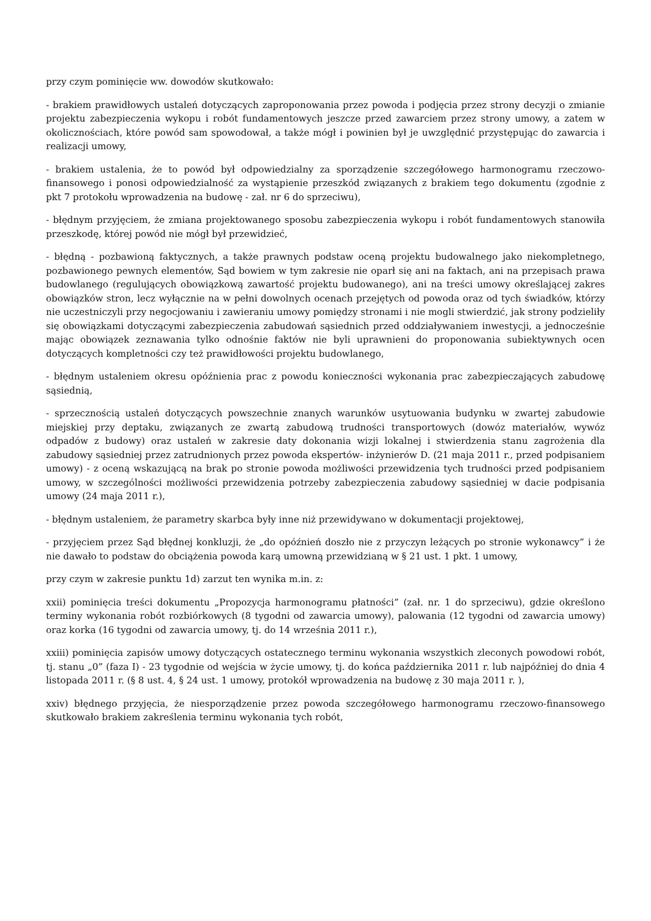przy czym pominięcie ww. dowodów skutkowało:
- brakiem prawidłowych ustaleń dotyczących zaproponowania przez powoda i podjęcia przez strony decyzji o zmianie projektu zabezpieczenia wykopu i robót fundamentowych jeszcze przed zawarciem przez strony umowy, a zatem w okolicznościach, które powód sam spowodował, a także mógł i powinien był je uwzględnić przystępując do zawarcia i realizacji umowy,
- brakiem ustalenia, że to powód był odpowiedzialny za sporządzenie szczegółowego harmonogramu rzeczowo-finansowego i ponosi odpowiedzialność za wystąpienie przeszkód związanych z brakiem tego dokumentu (zgodnie z pkt 7 protokołu wprowadzenia na budowę - zał. nr 6 do sprzeciwu),
- błędnym przyjęciem, że zmiana projektowanego sposobu zabezpieczenia wykopu i robót fundamentowych stanowiła przeszkodę, której powód nie mógł był przewidzieć,
- błędną - pozbawioną faktycznych, a także prawnych podstaw oceną projektu budowalnego jako niekompletnego, pozbawionego pewnych elementów, Sąd bowiem w tym zakresie nie oparł się ani na faktach, ani na przepisach prawa budowlanego (regulujących obowiązkową zawartość projektu budowanego), ani na treści umowy określającej zakres obowiązków stron, lecz wyłącznie na w pełni dowolnych ocenach przejętych od powoda oraz od tych świadków, którzy nie uczestniczyli przy negocjowaniu i zawieraniu umowy pomiędzy stronami i nie mogli stwierdzić, jak strony podzieliły się obowiązkami dotyczącymi zabezpieczenia zabudowań sąsiednich przed oddziaływaniem inwestycji, a jednocześnie mając obowiązek zeznawania tylko odnośnie faktów nie byli uprawnieni do proponowania subiektywnych ocen dotyczących kompletności czy też prawidłowości projektu budowlanego,
- błędnym ustaleniem okresu opóźnienia prac z powodu konieczności wykonania prac zabezpieczających zabudowę sąsiednią,
- sprzecznością ustaleń dotyczących powszechnie znanych warunków usytuowania budynku w zwartej zabudowie miejskiej przy deptaku, związanych ze zwartą zabudową trudności transportowych (dowóz materiałów, wywóz odpadów z budowy) oraz ustaleń w zakresie daty dokonania wizji lokalnej i stwierdzenia stanu zagrożenia dla zabudowy sąsiedniej przez zatrudnionych przez powoda ekspertów- inżynierów D. (21 maja 2011 r., przed podpisaniem umowy) - z oceną wskazującą na brak po stronie powoda możliwości przewidzenia tych trudności przed podpisaniem umowy, w szczególności możliwości przewidzenia potrzeby zabezpieczenia zabudowy sąsiedniej w dacie podpisania umowy (24 maja 2011 r.),
- błędnym ustaleniem, że parametry skarbca były inne niż przewidywano w dokumentacji projektowej,
- przyjęciem przez Sąd błędnej konkluzji, że „do opóźnień doszło nie z przyczyn leżących po stronie wykonawcy” i że nie dawało to podstaw do obciążenia powoda karą umowną przewidzianą w § 21 ust. 1 pkt. 1 umowy,
przy czym w zakresie punktu 1d) zarzut ten wynika m.in. z:
xxii) pominięcia treści dokumentu „Propozycja harmonogramu płatności” (zał. nr. 1 do sprzeciwu), gdzie określono terminy wykonania robót rozbiórkowych (8 tygodni od zawarcia umowy), palowania (12 tygodni od zawarcia umowy) oraz korka (16 tygodni od zawarcia umowy, tj. do 14 września 2011 r.),
xxiii) pominięcia zapisów umowy dotyczących ostatecznego terminu wykonania wszystkich zleconych powodowi robót, tj. stanu „0” (faza I) - 23 tygodnie od wejścia w życie umowy, tj. do końca października 2011 r. lub najpóźniej do dnia 4 listopada 2011 r. (§ 8 ust. 4, § 24 ust. 1 umowy, protokół wprowadzenia na budowę z 30 maja 2011 r. ),
xxiv) błędnego przyjęcia, że niesporządzenie przez powoda szczegółowego harmonogramu rzeczowo-finansowego skutkowało brakiem zakreślenia terminu wykonania tych robót,